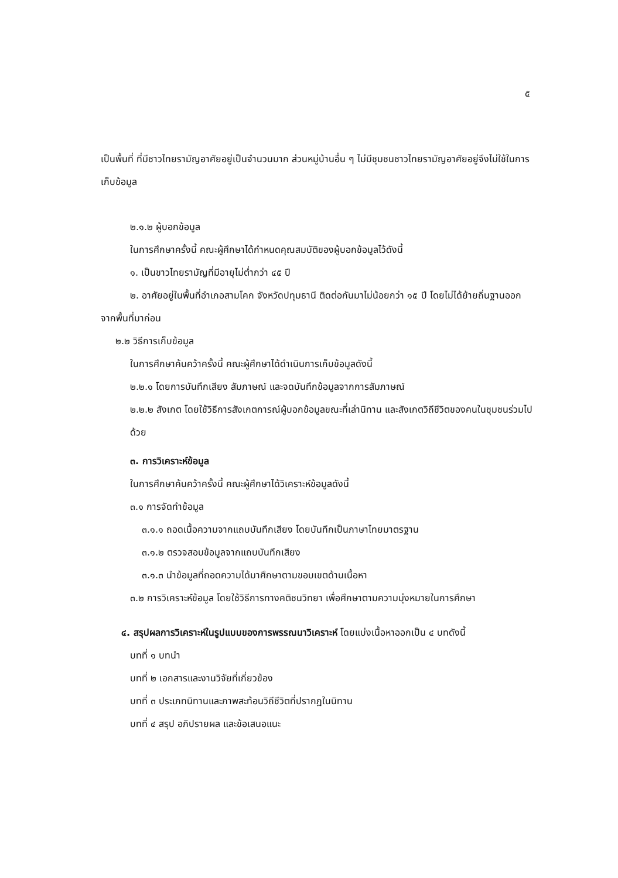๕
เป็นพื้นที่ ที่มีชาวไทยรามัญอาศัยอยู่เป็นจำนวนมาก ส่วนหมู่บ้านอื่น ๆ ไม่มีชุมชนชาวไทยรามัญอาศัยอยู่จึงไม่ใช้ในการเก็บข้อมูล
๒.๑.๒ ผู้บอกข้อมูล
ในการศึกษาครั้งนี้ คณะผู้ศึกษาได้กำหนดคุณสมบัติของผู้บอกข้อมูลไว้ดังนี้
๑. เป็นชาวไทยรามัญที่มีอายุไม่ต่ำกว่า ๔๕ ปี
๒. อาศัยอยู่ในพื้นที่อำเภอสามโคก จังหวัดปทุมธานี ติดต่อกันมาไม่น้อยกว่า ๑๕ ปี โดยไม่ได้ย้ายถิ่นฐานออกจากพื้นที่มาก่อน
๒.๒ วิธีการเก็บข้อมูล
ในการศึกษาค้นคว้าครั้งนี้ คณะผู้ศึกษาได้ดำเนินการเก็บข้อมูลดังนี้
๒.๒.๑ โดยการบันทึกเสียง สัมภาษณ์ และจดบันทึกข้อมูลจากการสัมภาษณ์
๒.๒.๒ สังเกต โดยใช้วิธีการสังเกตการณ์ผู้บอกข้อมูลขณะที่เล่านิทาน และสังเกตวิถีชีวิตของคนในชุมชนร่วมไปด้วย
๓. การวิเคราะห์ข้อมูล
ในการศึกษาค้นคว้าครั้งนี้ คณะผู้ศึกษาได้วิเคราะห์ข้อมูลดังนี้
๓.๑ การจัดทำข้อมูล
๓.๑.๑ ถอดเนื้อความจากแถบบันทึกเสียง โดยบันทึกเป็นภาษาไทยมาตรฐาน
๓.๑.๒ ตรวจสอบข้อมูลจากแถบบันทึกเสียง
๓.๑.๓ นำข้อมูลที่ถอดความได้มาศึกษาตามขอบเขตด้านเนื้อหา
๓.๒ การวิเคราะห์ข้อมูล โดยใช้วิธีการทางคติชนวิทยา เพื่อศึกษาตามความมุ่งหมายในการศึกษา
๔. สรุปผลการวิเคราะห์ในรูปแบบของการพรรณนาวิเคราะห์ โดยแบ่งเนื้อหาออกเป็น ๔ บทดังนี้
บทที่ ๑ บทนำ
บทที่ ๒ เอกสารและงานวิจัยที่เกี่ยวข้อง
บทที่ ๓ ประเภทนิทานและภาพสะท้อนวิถีชีวิตที่ปรากฏในนิทาน
บทที่ ๔ สรุป อภิปรายผล และข้อเสนอแนะ